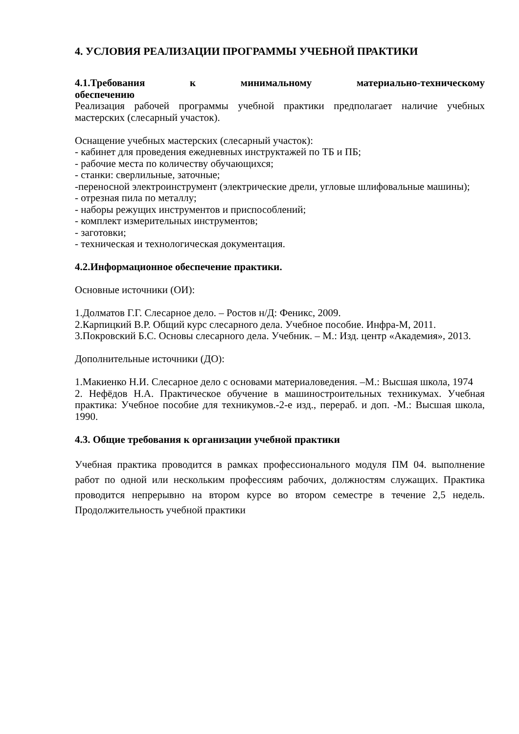4. УСЛОВИЯ РЕАЛИЗАЦИИ ПРОГРАММЫ УЧЕБНОЙ ПРАКТИКИ
4.1.Требования к минимальному материально-техническому
обеспечению
Реализация рабочей программы учебной практики предполагает наличие учебных мастерских (слесарный участок).
Оснащение учебных мастерских (слесарный участок):
- кабинет для проведения ежедневных инструктажей по ТБ и ПБ;
- рабочие места по количеству обучающихся;
- станки: сверлильные, заточные;
-переносной электроинструмент (электрические дрели, угловые шлифовальные машины);
- отрезная пила по металлу;
- наборы режущих инструментов и приспособлений;
- комплект измерительных инструментов;
- заготовки;
- техническая и технологическая документация.
4.2.Информационное обеспечение практики.
Основные источники (ОИ):
1.Долматов Г.Г. Слесарное дело. – Ростов н/Д: Феникс, 2009.
2.Карпицкий В.Р. Общий курс слесарного дела. Учебное пособие. Инфра-М, 2011.
3.Покровский Б.С. Основы слесарного дела. Учебник. – М.: Изд. центр «Академия», 2013.
Дополнительные источники (ДО):
1.Макиенко Н.И. Слесарное дело с основами материаловедения. –М.: Высшая школа, 1974
2. Нефёдов Н.А. Практическое обучение в машиностроительных техникумах. Учебная практика: Учебное пособие для техникумов.-2-е изд., перераб. и доп. -М.: Высшая школа, 1990.
4.3. Общие требования к организации учебной практики
Учебная практика проводится в рамках профессионального модуля ПМ 04. выполнение работ по одной или нескольким профессиям рабочих, должностям служащих. Практика проводится непрерывно на втором курсе во втором семестре в течение 2,5 недель. Продолжительность учебной практики